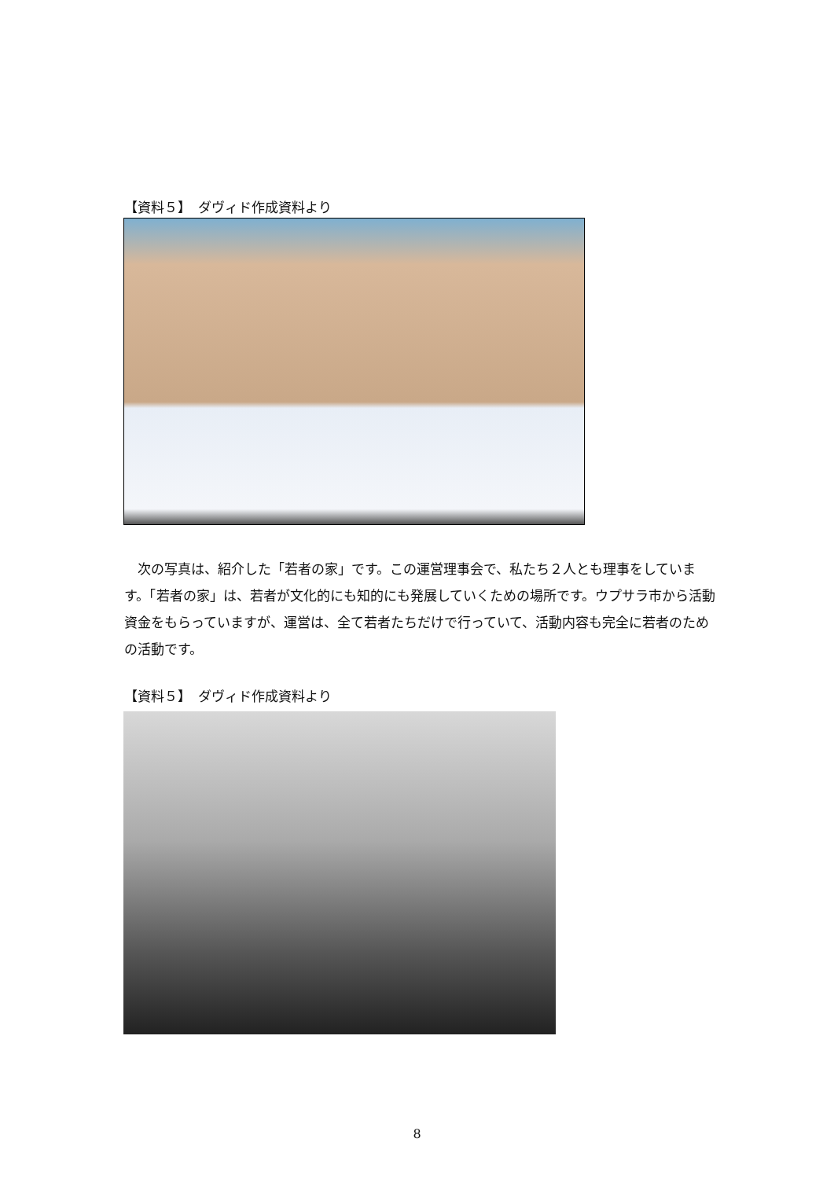【資料５】　ダヴィド作成資料より
次の写真は、紹介した「若者の家」です。この運営理事会で、私たち２人とも理事をしています。「若者の家」は、若者が文化的にも知的にも発展していくための場所です。ウプサラ市から活動資金をもらっていますが、運営は、全て若者たちだけで行っていて、活動内容も完全に若者のための活動です。
【資料５】　ダヴィド作成資料より
8